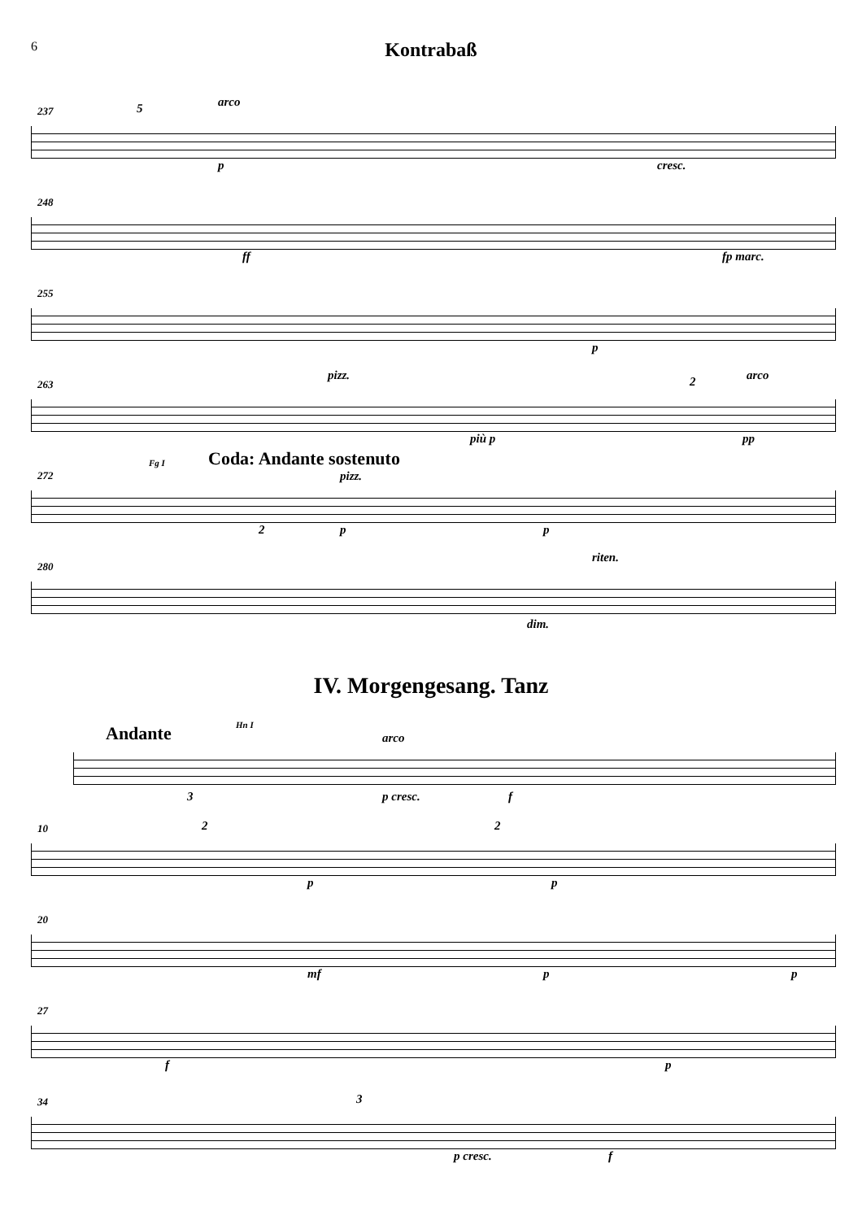6
Kontrabaß
237
arco
p cresc.
5
248
ff fp marc.
255
p
263
pizz.
più p
2 arco
pp
272
Fg I Coda: Andante sostenuto
pizz.
2 p p
280
riten.
dim.
IV. Morgengesang. Tanz
Andante
Hn I
arco
p cresc. f 3
10 2
p
2
p
20
mf p p
27
f p
34 3
p cresc. f